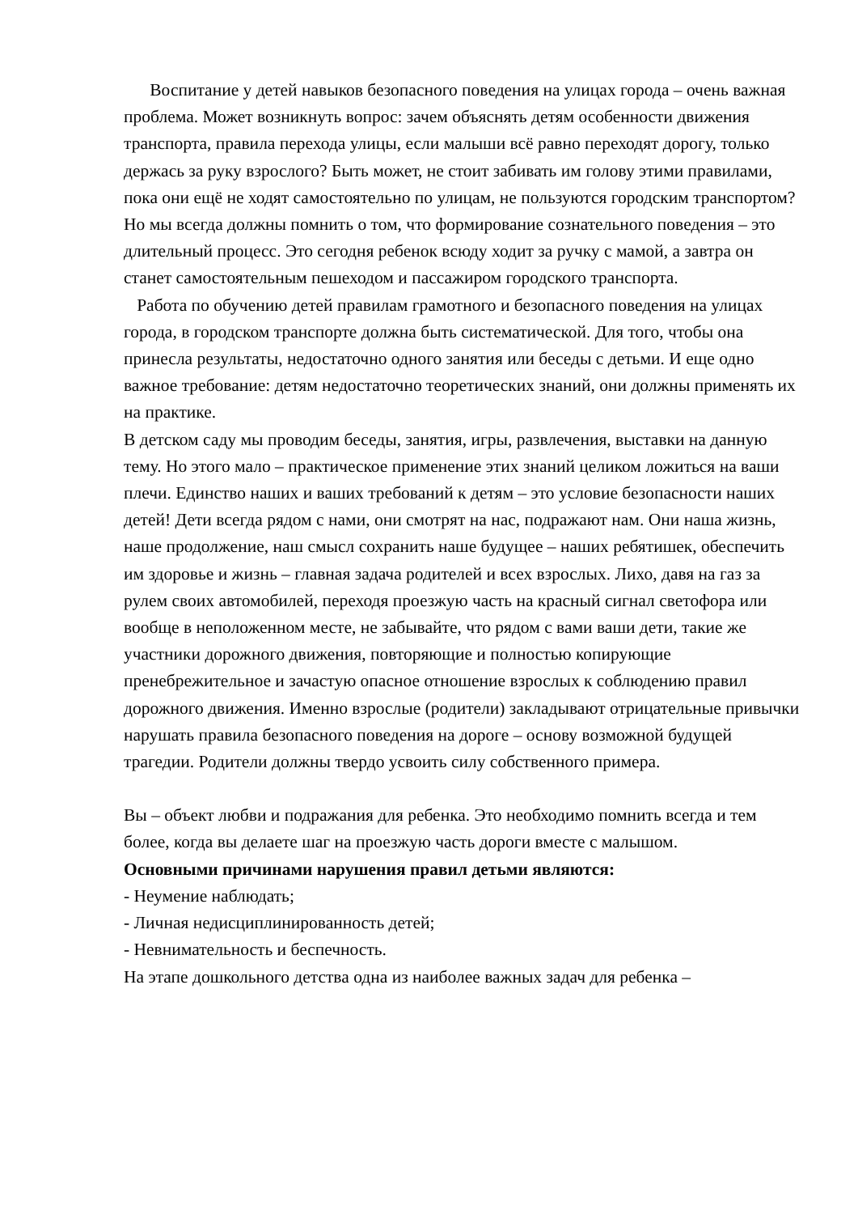Воспитание у детей навыков безопасного поведения на улицах города – очень важная проблема. Может возникнуть вопрос: зачем объяснять детям особенности движения транспорта, правила перехода улицы, если малыши всё равно переходят дорогу, только держась за руку взрослого? Быть может, не стоит забивать им голову этими правилами, пока они ещё не ходят самостоятельно по улицам, не пользуются городским транспортом? Но мы всегда должны помнить о том, что формирование сознательного поведения – это длительный процесс. Это сегодня ребенок всюду ходит за ручку с мамой, а завтра он станет самостоятельным пешеходом и пассажиром городского транспорта.
Работа по обучению детей правилам грамотного и безопасного поведения на улицах города, в городском транспорте должна быть систематической. Для того, чтобы она принесла результаты, недостаточно одного занятия или беседы с детьми. И еще одно важное требование: детям недостаточно теоретических знаний, они должны применять их на практике.
В детском саду мы проводим беседы, занятия, игры, развлечения, выставки на данную тему. Но этого мало – практическое применение этих знаний целиком ложиться на ваши плечи. Единство наших и ваших требований к детям – это условие безопасности наших детей! Дети всегда рядом с нами, они смотрят на нас, подражают нам. Они наша жизнь, наше продолжение, наш смысл сохранить наше будущее – наших ребятишек, обеспечить им здоровье и жизнь – главная задача родителей и всех взрослых. Лихо, давя на газ за рулем своих автомобилей, переходя проезжую часть на красный сигнал светофора или вообще в неположенном месте, не забывайте, что рядом с вами ваши дети, такие же участники дорожного движения, повторяющие и полностью копирующие пренебрежительное и зачастую опасное отношение взрослых к соблюдению правил дорожного движения. Именно взрослые (родители) закладывают отрицательные привычки нарушать правила безопасного поведения на дороге – основу возможной будущей трагедии. Родители должны твердо усвоить силу собственного примера.
Вы – объект любви и подражания для ребенка. Это необходимо помнить всегда и тем более, когда вы делаете шаг на проезжую часть дороги вместе с малышом.
Основными причинами нарушения правил детьми являются:
- Неумение наблюдать;
- Личная недисциплинированность детей;
- Невнимательность и беспечность.
На этапе дошкольного детства одна из наиболее важных задач для ребенка –